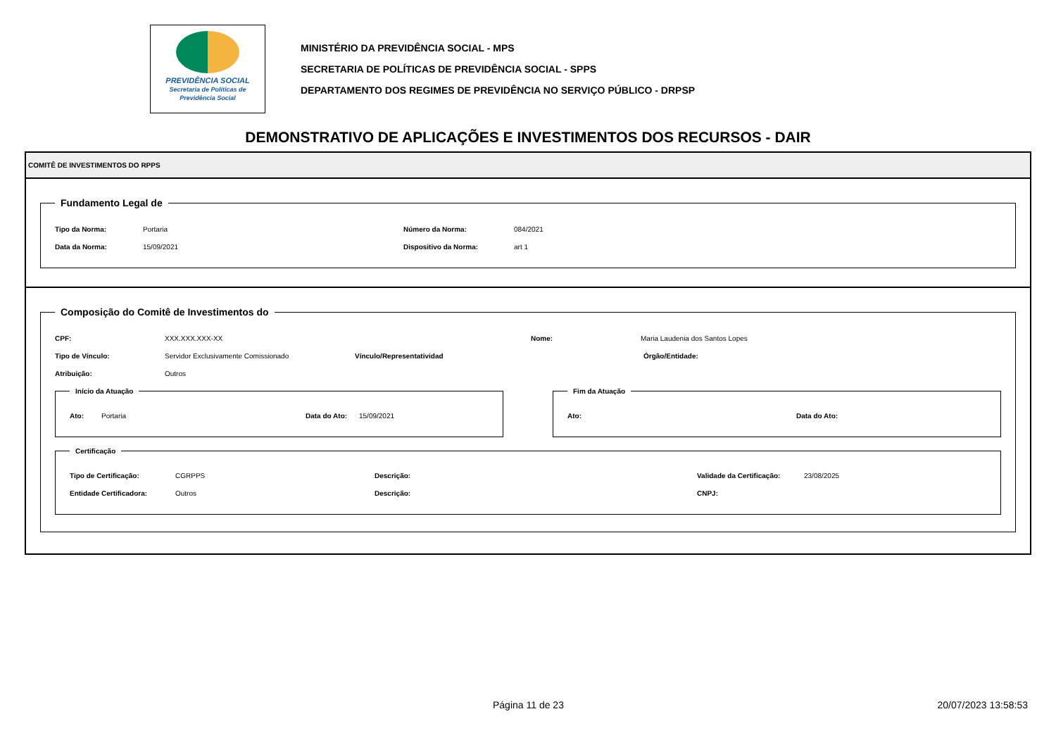PREVIDÊNCIA SOCIAL
Secretaria de Políticas de Previdência Social
MINISTÉRIO DA PREVIDÊNCIA SOCIAL - MPS
SECRETARIA DE POLÍTICAS DE PREVIDÊNCIA SOCIAL - SPPS
DEPARTAMENTO DOS REGIMES DE PREVIDÊNCIA NO SERVIÇO PÚBLICO - DRPSP
DEMONSTRATIVO DE APLICAÇÕES E INVESTIMENTOS DOS RECURSOS - DAIR
COMITÊ DE INVESTIMENTOS DO RPPS
Fundamento Legal de
Tipo da Norma: Portaria Número da Norma: 084/2021
Data da Norma: 15/09/2021 Dispositivo da Norma: art 1
Composição do Comitê de Investimentos do
CPF: XXX.XXX.XXX-XX Nome: Maria Laudenia dos Santos Lopes
Tipo de Vínculo: Servidor Exclusivamente Comissionado Vínculo/Representatividad Órgão/Entidade:
Atribuição: Outros
Início da Atuação
Ato: Portaria Data do Ato: 15/09/2021
Fim da Atuação
Ato: Data do Ato:
Certificação
Tipo de Certificação: CGRPPS Descrição: Validade da Certificação: 23/08/2025
Entidade Certificadora: Outros Descrição: CNPJ:
Página 11 de 23 20/07/2023 13:58:53